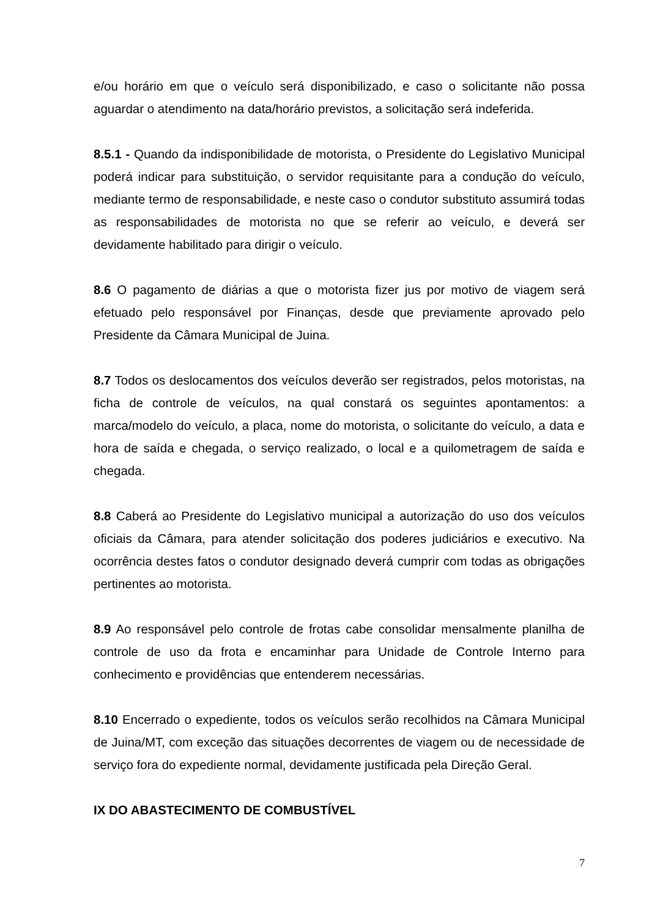e/ou horário em que o veículo será disponibilizado, e caso o solicitante não possa aguardar o atendimento na data/horário previstos, a solicitação será indeferida.
8.5.1 - Quando da indisponibilidade de motorista, o Presidente do Legislativo Municipal poderá indicar para substituição, o servidor requisitante para a condução do veículo, mediante termo de responsabilidade, e neste caso o condutor substituto assumirá todas as responsabilidades de motorista no que se referir ao veículo, e deverá ser devidamente habilitado para dirigir o veículo.
8.6 O pagamento de diárias a que o motorista fizer jus por motivo de viagem será efetuado pelo responsável por Finanças, desde que previamente aprovado pelo Presidente da Câmara Municipal de Juina.
8.7 Todos os deslocamentos dos veículos deverão ser registrados, pelos motoristas, na ficha de controle de veículos, na qual constará os seguintes apontamentos: a marca/modelo do veículo, a placa, nome do motorista, o solicitante do veículo, a data e hora de saída e chegada, o serviço realizado, o local e a quilometragem de saída e chegada.
8.8 Caberá ao Presidente do Legislativo municipal a autorização do uso dos veículos oficiais da Câmara, para atender solicitação dos poderes judiciários e executivo. Na ocorrência destes fatos o condutor designado deverá cumprir com todas as obrigações pertinentes ao motorista.
8.9 Ao responsável pelo controle de frotas cabe consolidar mensalmente planilha de controle de uso da frota e encaminhar para Unidade de Controle Interno para conhecimento e providências que entenderem necessárias.
8.10 Encerrado o expediente, todos os veículos serão recolhidos na Câmara Municipal de Juina/MT, com exceção das situações decorrentes de viagem ou de necessidade de serviço fora do expediente normal, devidamente justificada pela Direção Geral.
IX DO ABASTECIMENTO DE COMBUSTÍVEL
7